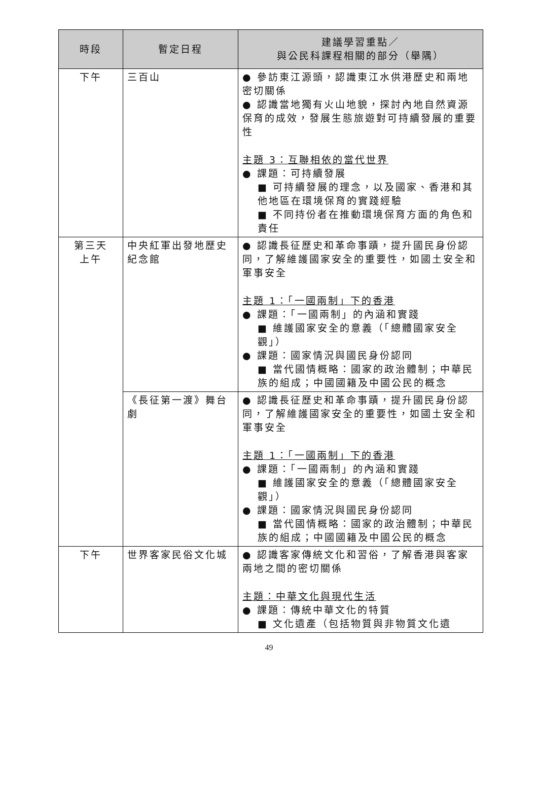| 時段 | 暫定日程 | 建議學習重點／ 與公民科課程相關的部分（舉隅） |
| --- | --- | --- |
| 下午 | 三百山 | ● 參訪東江源頭，認識東江水供港歷史和兩地密切關係 ● 認識當地獨有火山地貌，探討內地自然資源保育的成效，發展生態旅遊對可持續發展的重要性 主題 3：互聯相依的當代世界 ● 課題：可持續發展 ■ 可持續發展的理念，以及國家、香港和其他地區在環境保育的實踐經驗 ■ 不同持份者在推動環境保育方面的角色和責任 |
| 第三天 上午 | 中央紅軍出發地歷史紀念館 | ● 認識長征歷史和革命事蹟，提升國民身份認同，了解維護國家安全的重要性，如國土安全和軍事安全 主題 1：「一國兩制」下的香港 ● 課題：「一國兩制」的內涵和實踐 ■ 維護國家安全的意義（「總體國家安全觀」） ● 課題：國家情況與國民身份認同 ■ 當代國情概略：國家的政治體制；中華民族的組成；中國國籍及中國公民的概念 |
| | 《長征第一渡》舞台劇 | ● 認識長征歷史和革命事蹟，提升國民身份認同，了解維護國家安全的重要性，如國土安全和軍事安全 主題 1：「一國兩制」下的香港 ● 課題：「一國兩制」的內涵和實踐 ■ 維護國家安全的意義（「總體國家安全觀」） ● 課題：國家情況與國民身份認同 ■ 當代國情概略：國家的政治體制；中華民族的組成；中國國籍及中國公民的概念 |
| 下午 | 世界客家民俗文化城 | ● 認識客家傳統文化和習俗，了解香港與客家兩地之間的密切關係 主題：中華文化與現代生活 ● 課題：傳統中華文化的特質 ■ 文化遺產（包括物質與非物質文化遺 |
49